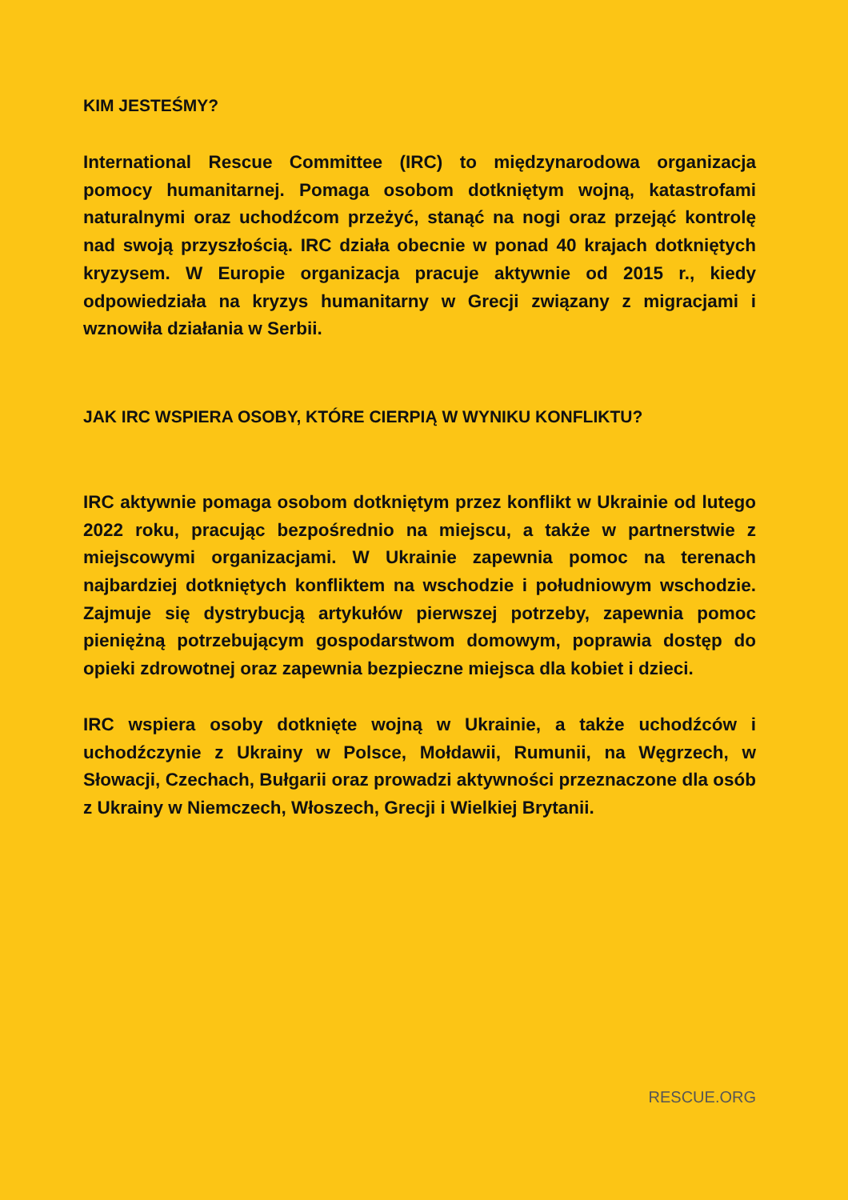KIM JESTEŚMY?
International Rescue Committee (IRC) to międzynarodowa organizacja pomocy humanitarnej. Pomaga osobom dotkniętym wojną, katastrofami naturalnymi oraz uchodźcom przeżyć, stanąć na nogi oraz przejąć kontrolę nad swoją przyszłością. IRC działa obecnie w ponad 40 krajach dotkniętych kryzysem. W Europie organizacja pracuje aktywnie od 2015 r., kiedy odpowiedziała na kryzys humanitarny w Grecji związany z migracjami i wznowiła działania w Serbii.
JAK IRC WSPIERA OSOBY, KTÓRE CIERPIĄ W WYNIKU KONFLIKTU?
IRC aktywnie pomaga osobom dotkniętym przez konflikt w Ukrainie od lutego 2022 roku, pracując bezpośrednio na miejscu, a także w partnerstwie z miejscowymi organizacjami. W Ukrainie zapewnia pomoc na terenach najbardziej dotkniętych konfliktem na wschodzie i południowym wschodzie. Zajmuje się dystrybucją artykułów pierwszej potrzeby, zapewnia pomoc pieniężną potrzebującym gospodarstwom domowym, poprawia dostęp do opieki zdrowotnej oraz zapewnia bezpieczne miejsca dla kobiet i dzieci.
IRC wspiera osoby dotknięte wojną w Ukrainie, a także uchodźców i uchodźczynie z Ukrainy w Polsce, Mołdawii, Rumunii, na Węgrzech, w Słowacji, Czechach, Bułgarii oraz prowadzi aktywności przeznaczone dla osób z Ukrainy w Niemczech, Włoszech, Grecji i Wielkiej Brytanii.
RESCUE.ORG